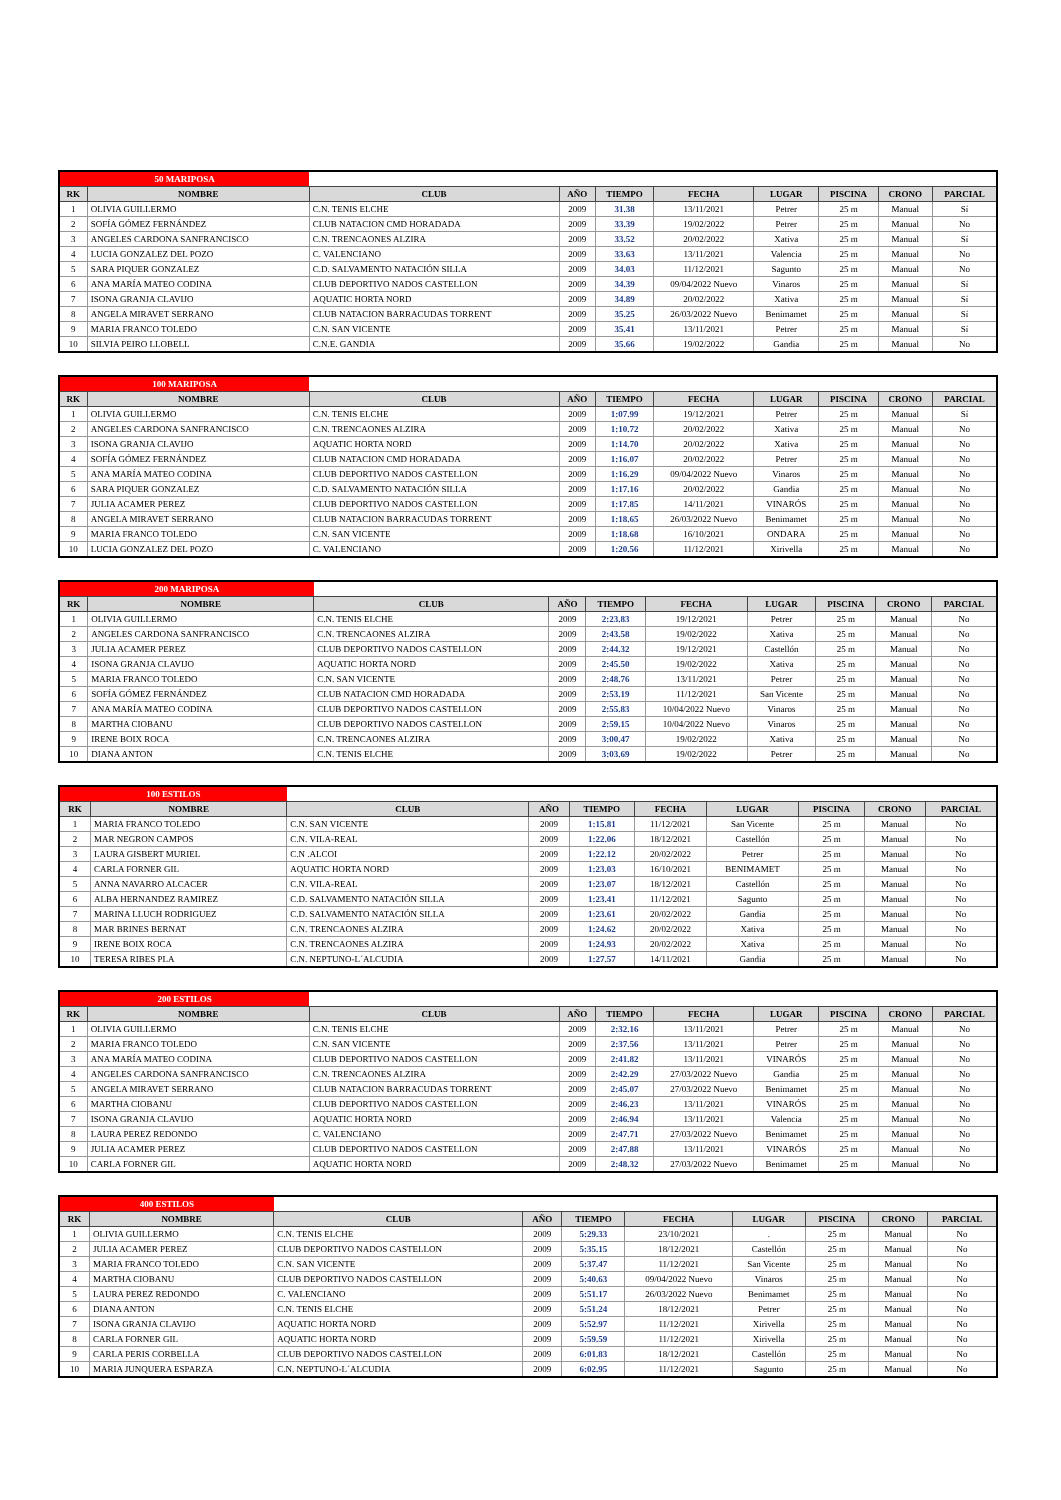| 50 MARIPOSA | | | | | | | | | |
| RK | NOMBRE | CLUB | AÑO | TIEMPO | FECHA | LUGAR | PISCINA | CRONO | PARCIAL |
| 1 | OLIVIA GUILLERMO | C.N. TENIS ELCHE | 2009 | 31.38 | 13/11/2021 | Petrer | 25 m | Manual | Sí |
| 2 | SOFÍA GÓMEZ FERNÁNDEZ | CLUB NATACION CMD HORADADA | 2009 | 33.39 | 19/02/2022 | Petrer | 25 m | Manual | No |
| 3 | ANGELES CARDONA SANFRANCISCO | C.N. TRENCAONES ALZIRA | 2009 | 33.52 | 20/02/2022 | Xativa | 25 m | Manual | Sí |
| 4 | LUCIA GONZALEZ DEL POZO | C. VALENCIANO | 2009 | 33.63 | 13/11/2021 | Valencia | 25 m | Manual | No |
| 5 | SARA PIQUER GONZALEZ | C.D. SALVAMENTO NATACIÓN SILLA | 2009 | 34.03 | 11/12/2021 | Sagunto | 25 m | Manual | No |
| 6 | ANA MARÍA MATEO CODINA | CLUB DEPORTIVO NADOS CASTELLON | 2009 | 34.39 | 09/04/2022 Nuevo | Vinaros | 25 m | Manual | Sí |
| 7 | ISONA GRANJA CLAVIJO | AQUATIC HORTA NORD | 2009 | 34.89 | 20/02/2022 | Xativa | 25 m | Manual | Sí |
| 8 | ANGELA MIRAVET SERRANO | CLUB NATACION BARRACUDAS TORRENT | 2009 | 35.25 | 26/03/2022 Nuevo | Benimamet | 25 m | Manual | Sí |
| 9 | MARIA FRANCO TOLEDO | C.N. SAN VICENTE | 2009 | 35.41 | 13/11/2021 | Petrer | 25 m | Manual | Sí |
| 10 | SILVIA PEIRO LLOBELL | C.N.E. GANDIA | 2009 | 35.66 | 19/02/2022 | Gandia | 25 m | Manual | No |
| 100 MARIPOSA | | | | | | | | | |
| RK | NOMBRE | CLUB | AÑO | TIEMPO | FECHA | LUGAR | PISCINA | CRONO | PARCIAL |
| 1 | OLIVIA GUILLERMO | C.N. TENIS ELCHE | 2009 | 1:07.99 | 19/12/2021 | Petrer | 25 m | Manual | Sí |
| 2 | ANGELES CARDONA SANFRANCISCO | C.N. TRENCAONES ALZIRA | 2009 | 1:10.72 | 20/02/2022 | Xativa | 25 m | Manual | No |
| 3 | ISONA GRANJA CLAVIJO | AQUATIC HORTA NORD | 2009 | 1:14.70 | 20/02/2022 | Xativa | 25 m | Manual | No |
| 4 | SOFÍA GÓMEZ FERNÁNDEZ | CLUB NATACION CMD HORADADA | 2009 | 1:16.07 | 20/02/2022 | Petrer | 25 m | Manual | No |
| 5 | ANA MARÍA MATEO CODINA | CLUB DEPORTIVO NADOS CASTELLON | 2009 | 1:16.29 | 09/04/2022 Nuevo | Vinaros | 25 m | Manual | No |
| 6 | SARA PIQUER GONZALEZ | C.D. SALVAMENTO NATACIÓN SILLA | 2009 | 1:17.16 | 20/02/2022 | Gandia | 25 m | Manual | No |
| 7 | JULIA ACAMER PEREZ | CLUB DEPORTIVO NADOS CASTELLON | 2009 | 1:17.85 | 14/11/2021 | VINARÓS | 25 m | Manual | No |
| 8 | ANGELA MIRAVET SERRANO | CLUB NATACION BARRACUDAS TORRENT | 2009 | 1:18.65 | 26/03/2022 Nuevo | Benimamet | 25 m | Manual | No |
| 9 | MARIA FRANCO TOLEDO | C.N. SAN VICENTE | 2009 | 1:18.68 | 16/10/2021 | ONDARA | 25 m | Manual | No |
| 10 | LUCIA GONZALEZ DEL POZO | C. VALENCIANO | 2009 | 1:20.56 | 11/12/2021 | Xirivella | 25 m | Manual | No |
| 200 MARIPOSA | | | | | | | | | |
| RK | NOMBRE | CLUB | AÑO | TIEMPO | FECHA | LUGAR | PISCINA | CRONO | PARCIAL |
| 1 | OLIVIA GUILLERMO | C.N. TENIS ELCHE | 2009 | 2:23.83 | 19/12/2021 | Petrer | 25 m | Manual | No |
| 2 | ANGELES CARDONA SANFRANCISCO | C.N. TRENCAONES ALZIRA | 2009 | 2:43.58 | 19/02/2022 | Xativa | 25 m | Manual | No |
| 3 | JULIA ACAMER PEREZ | CLUB DEPORTIVO NADOS CASTELLON | 2009 | 2:44.32 | 19/12/2021 | Castellón | 25 m | Manual | No |
| 4 | ISONA GRANJA CLAVIJO | AQUATIC HORTA NORD | 2009 | 2:45.50 | 19/02/2022 | Xativa | 25 m | Manual | No |
| 5 | MARIA FRANCO TOLEDO | C.N. SAN VICENTE | 2009 | 2:48.76 | 13/11/2021 | Petrer | 25 m | Manual | No |
| 6 | SOFÍA GÓMEZ FERNÁNDEZ | CLUB NATACION CMD HORADADA | 2009 | 2:53.19 | 11/12/2021 | San Vicente | 25 m | Manual | No |
| 7 | ANA MARÍA MATEO CODINA | CLUB DEPORTIVO NADOS CASTELLON | 2009 | 2:55.83 | 10/04/2022 Nuevo | Vinaros | 25 m | Manual | No |
| 8 | MARTHA CIOBANU | CLUB DEPORTIVO NADOS CASTELLON | 2009 | 2:59.15 | 10/04/2022 Nuevo | Vinaros | 25 m | Manual | No |
| 9 | IRENE BOIX ROCA | C.N. TRENCAONES ALZIRA | 2009 | 3:00.47 | 19/02/2022 | Xativa | 25 m | Manual | No |
| 10 | DIANA ANTON | C.N. TENIS ELCHE | 2009 | 3:03.69 | 19/02/2022 | Petrer | 25 m | Manual | No |
| 100 ESTILOS | | | | | | | | | |
| RK | NOMBRE | CLUB | AÑO | TIEMPO | FECHA | LUGAR | PISCINA | CRONO | PARCIAL |
| 1 | MARIA FRANCO TOLEDO | C.N. SAN VICENTE | 2009 | 1:15.81 | 11/12/2021 | San Vicente | 25 m | Manual | No |
| 2 | MAR NEGRON CAMPOS | C.N. VILA-REAL | 2009 | 1:22.06 | 18/12/2021 | Castellón | 25 m | Manual | No |
| 3 | LAURA GISBERT MURIEL | C.N .ALCOI | 2009 | 1:22.12 | 20/02/2022 | Petrer | 25 m | Manual | No |
| 4 | CARLA FORNER GIL | AQUATIC HORTA NORD | 2009 | 1:23.03 | 16/10/2021 | BENIMAMET | 25 m | Manual | No |
| 5 | ANNA NAVARRO ALCACER | C.N. VILA-REAL | 2009 | 1:23.07 | 18/12/2021 | Castellón | 25 m | Manual | No |
| 6 | ALBA HERNANDEZ RAMIREZ | C.D. SALVAMENTO NATACIÓN SILLA | 2009 | 1:23.41 | 11/12/2021 | Sagunto | 25 m | Manual | No |
| 7 | MARINA LLUCH RODRIGUEZ | C.D. SALVAMENTO NATACIÓN SILLA | 2009 | 1:23.61 | 20/02/2022 | Gandia | 25 m | Manual | No |
| 8 | MAR BRINES BERNAT | C.N. TRENCAONES ALZIRA | 2009 | 1:24.62 | 20/02/2022 | Xativa | 25 m | Manual | No |
| 9 | IRENE BOIX ROCA | C.N. TRENCAONES ALZIRA | 2009 | 1:24.93 | 20/02/2022 | Xativa | 25 m | Manual | No |
| 10 | TERESA RIBES PLA | C.N. NEPTUNO-L´ALCUDIA | 2009 | 1:27.57 | 14/11/2021 | Gandia | 25 m | Manual | No |
| 200 ESTILOS | | | | | | | | | |
| RK | NOMBRE | CLUB | AÑO | TIEMPO | FECHA | LUGAR | PISCINA | CRONO | PARCIAL |
| 1 | OLIVIA GUILLERMO | C.N. TENIS ELCHE | 2009 | 2:32.16 | 13/11/2021 | Petrer | 25 m | Manual | No |
| 2 | MARIA FRANCO TOLEDO | C.N. SAN VICENTE | 2009 | 2:37.56 | 13/11/2021 | Petrer | 25 m | Manual | No |
| 3 | ANA MARÍA MATEO CODINA | CLUB DEPORTIVO NADOS CASTELLON | 2009 | 2:41.82 | 13/11/2021 | VINARÓS | 25 m | Manual | No |
| 4 | ANGELES CARDONA SANFRANCISCO | C.N. TRENCAONES ALZIRA | 2009 | 2:42.29 | 27/03/2022 Nuevo | Gandia | 25 m | Manual | No |
| 5 | ANGELA MIRAVET SERRANO | CLUB NATACION BARRACUDAS TORRENT | 2009 | 2:45.07 | 27/03/2022 Nuevo | Benimamet | 25 m | Manual | No |
| 6 | MARTHA CIOBANU | CLUB DEPORTIVO NADOS CASTELLON | 2009 | 2:46.23 | 13/11/2021 | VINARÓS | 25 m | Manual | No |
| 7 | ISONA GRANJA CLAVIJO | AQUATIC HORTA NORD | 2009 | 2:46.94 | 13/11/2021 | Valencia | 25 m | Manual | No |
| 8 | LAURA PEREZ REDONDO | C. VALENCIANO | 2009 | 2:47.71 | 27/03/2022 Nuevo | Benimamet | 25 m | Manual | No |
| 9 | JULIA ACAMER PEREZ | CLUB DEPORTIVO NADOS CASTELLON | 2009 | 2:47.88 | 13/11/2021 | VINARÓS | 25 m | Manual | No |
| 10 | CARLA FORNER GIL | AQUATIC HORTA NORD | 2009 | 2:48.32 | 27/03/2022 Nuevo | Benimamet | 25 m | Manual | No |
| 400 ESTILOS | | | | | | | | | |
| RK | NOMBRE | CLUB | AÑO | TIEMPO | FECHA | LUGAR | PISCINA | CRONO | PARCIAL |
| 1 | OLIVIA GUILLERMO | C.N. TENIS ELCHE | 2009 | 5:29.33 | 23/10/2021 | . | 25 m | Manual | No |
| 2 | JULIA ACAMER PEREZ | CLUB DEPORTIVO NADOS CASTELLON | 2009 | 5:35.15 | 18/12/2021 | Castellón | 25 m | Manual | No |
| 3 | MARIA FRANCO TOLEDO | C.N. SAN VICENTE | 2009 | 5:37.47 | 11/12/2021 | San Vicente | 25 m | Manual | No |
| 4 | MARTHA CIOBANU | CLUB DEPORTIVO NADOS CASTELLON | 2009 | 5:40.63 | 09/04/2022 Nuevo | Vinaros | 25 m | Manual | No |
| 5 | LAURA PEREZ REDONDO | C. VALENCIANO | 2009 | 5:51.17 | 26/03/2022 Nuevo | Benimamet | 25 m | Manual | No |
| 6 | DIANA ANTON | C.N. TENIS ELCHE | 2009 | 5:51.24 | 18/12/2021 | Petrer | 25 m | Manual | No |
| 7 | ISONA GRANJA CLAVIJO | AQUATIC HORTA NORD | 2009 | 5:52.97 | 11/12/2021 | Xirivella | 25 m | Manual | No |
| 8 | CARLA FORNER GIL | AQUATIC HORTA NORD | 2009 | 5:59.59 | 11/12/2021 | Xirivella | 25 m | Manual | No |
| 9 | CARLA PERIS CORBELLA | CLUB DEPORTIVO NADOS CASTELLON | 2009 | 6:01.83 | 18/12/2021 | Castellón | 25 m | Manual | No |
| 10 | MARIA JUNQUERA ESPARZA | C.N. NEPTUNO-L´ALCUDIA | 2009 | 6:02.95 | 11/12/2021 | Sagunto | 25 m | Manual | No |